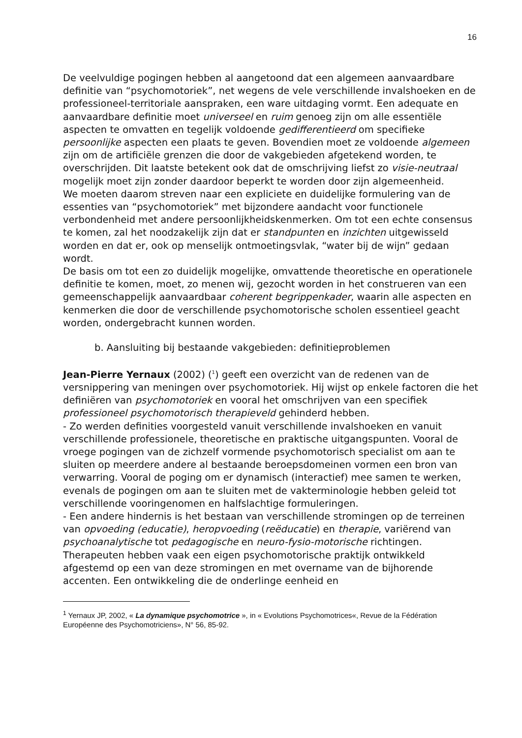16
De veelvuldige pogingen hebben al aangetoond dat een algemeen aanvaardbare definitie van “psychomotoriek”, net wegens de vele verschillende invalshoeken en de professioneel-territoriale aanspraken, een ware uitdaging vormt. Een adequate en aanvaardbare definitie moet universeel en ruim genoeg zijn om alle essentiële aspecten te omvatten en tegelijk voldoende gedifferentieerd om specifieke persoonlijke aspecten een plaats te geven. Bovendien moet ze voldoende algemeen zijn om de artificiële grenzen die door de vakgebieden afgetekend worden, te overschrijden. Dit laatste betekent ook dat de omschrijving liefst zo visie-neutraal mogelijk moet zijn zonder daardoor beperkt te worden door zijn algemeenheid.
We moeten daarom streven naar een expliciete en duidelijke formulering van de essenties van “psychomotoriek” met bijzondere aandacht voor functionele verbondenheid met andere persoonlijkheidskenmerken. Om tot een echte consensus te komen, zal het noodzakelijk zijn dat er standpunten en inzichten uitgewisseld worden en dat er, ook op menselijk ontmoetingsvlak, “water bij de wijn” gedaan wordt.
De basis om tot een zo duidelijk mogelijke, omvattende theoretische en operationele definitie te komen, moet, zo menen wij, gezocht worden in het construeren van een gemeenschappelijk aanvaardbaar coherent begrippenkader, waarin alle aspecten en kenmerken die door de verschillende psychomotorische scholen essentieel geacht worden, ondergebracht kunnen worden.
b. Aansluiting bij bestaande vakgebieden: definitieproblemen
Jean-Pierre Yernaux (2002) (<sup>1</sup>) geeft een overzicht van de redenen van de versnippering van meningen over psychomotoriek. Hij wijst op enkele factoren die het definiëren van psychomotoriek en vooral het omschrijven van een specifiek professioneel psychomotorisch therapieveld gehinderd hebben.
- Zo werden definities voorgesteld vanuit verschillende invalshoeken en vanuit verschillende professionele, theoretische en praktische uitgangspunten. Vooral de vroege pogingen van de zichzelf vormende psychomotorisch specialist om aan te sluiten op meerdere andere al bestaande beroepsdomeinen vormen een bron van verwarring. Vooral de poging om er dynamisch (interactief) mee samen te werken, evenals de pogingen om aan te sluiten met de vakterminologie hebben geleid tot verschillende vooringenomen en halfslachtige formuleringen.
- Een andere hindernis is het bestaan van verschillende stromingen op de terreinen van opvoeding (educatie), heropvoeding (reëducatie) en therapie, variërend van psychoanalytische tot pedagogische en neuro-fysio-motorische richtingen. Therapeuten hebben vaak een eigen psychomotorische praktijk ontwikkeld afgestemd op een van deze stromingen en met overname van de bijhorende accenten. Een ontwikkeling die de onderlinge eenheid en
<sup>1</sup> Yernaux JP, 2002, « La dynamique psychomotrice », in « Evolutions Psychomotrices«, Revue de la Fédération Européenne des Psychomotriciens», N° 56, 85-92.